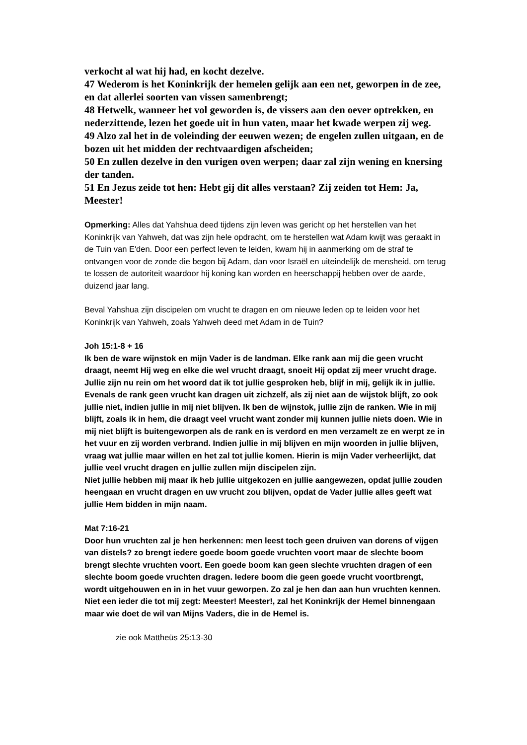verkocht al wat hij had, en kocht dezelve.
47 Wederom is het Koninkrijk der hemelen gelijk aan een net, geworpen in de zee, en dat allerlei soorten van vissen samenbrengt;
48 Hetwelk, wanneer het vol geworden is, de vissers aan den oever optrekken, en nederzittende, lezen het goede uit in hun vaten, maar het kwade werpen zij weg.
49 Alzo zal het in de voleinding der eeuwen wezen; de engelen zullen uitgaan, en de bozen uit het midden der rechtvaardigen afscheiden;
50 En zullen dezelve in den vurigen oven werpen; daar zal zijn wening en knersing der tanden.
51 En Jezus zeide tot hen: Hebt gij dit alles verstaan? Zij zeiden tot Hem: Ja, Meester!
Opmerking: Alles dat Yahshua deed tijdens zijn leven was gericht op het herstellen van het Koninkrijk van Yahweh, dat was zijn hele opdracht, om te herstellen wat Adam kwijt was geraakt in de Tuin van E'den. Door een perfect leven te leiden, kwam hij in aanmerking om de straf te ontvangen voor de zonde die begon bij Adam, dan voor Israël en uiteindelijk de mensheid, om terug te lossen de autoriteit waardoor hij koning kan worden en heerschappij hebben over de aarde, duizend jaar lang.
Beval Yahshua zijn discipelen om vrucht te dragen en om nieuwe leden op te leiden voor het Koninkrijk van Yahweh, zoals Yahweh deed met Adam in de Tuin?
Joh 15:1-8 + 16
Ik ben de ware wijnstok en mijn Vader is de landman. Elke rank aan mij die geen vrucht draagt, neemt Hij weg en elke die wel vrucht draagt, snoeit Hij opdat zij meer vrucht drage. Jullie zijn nu rein om het woord dat ik tot jullie gesproken heb, blijf in mij, gelijk ik in jullie. Evenals de rank geen vrucht kan dragen uit zichzelf, als zij niet aan de wijstok blijft, zo ook jullie niet, indien jullie in mij niet blijven. Ik ben de wijnstok, jullie zijn de ranken. Wie in mij blijft, zoals ik in hem, die draagt veel vrucht want zonder mij kunnen jullie niets doen. Wie in mij niet blijft is buitengeworpen als de rank en is verdord en men verzamelt ze en werpt ze in het vuur en zij worden verbrand. Indien jullie in mij blijven en mijn woorden in jullie blijven, vraag wat jullie maar willen en het zal tot jullie komen. Hierin is mijn Vader verheerlijkt, dat jullie veel vrucht dragen en jullie zullen mijn discipelen zijn.
Niet jullie hebben mij maar ik heb jullie uitgekozen en jullie aangewezen, opdat jullie zouden heengaan en vrucht dragen en uw vrucht zou blijven, opdat de Vader jullie alles geeft wat jullie Hem bidden in mijn naam.
Mat 7:16-21
Door hun vruchten zal je hen herkennen: men leest toch geen druiven van dorens of vijgen van distels? zo brengt iedere goede boom goede vruchten voort maar de slechte boom brengt slechte vruchten voort. Een goede boom kan geen slechte vruchten dragen of een slechte boom goede vruchten dragen. Iedere boom die geen goede vrucht voortbrengt, wordt uitgehouwen en in in het vuur geworpen. Zo zal je hen dan aan hun vruchten kennen.
Niet een ieder die tot mij zegt: Meester! Meester!, zal het Koninkrijk der Hemel binnengaan maar wie doet de wil van Mijns Vaders, die in de Hemel is.
zie ook Mattheüs 25:13-30